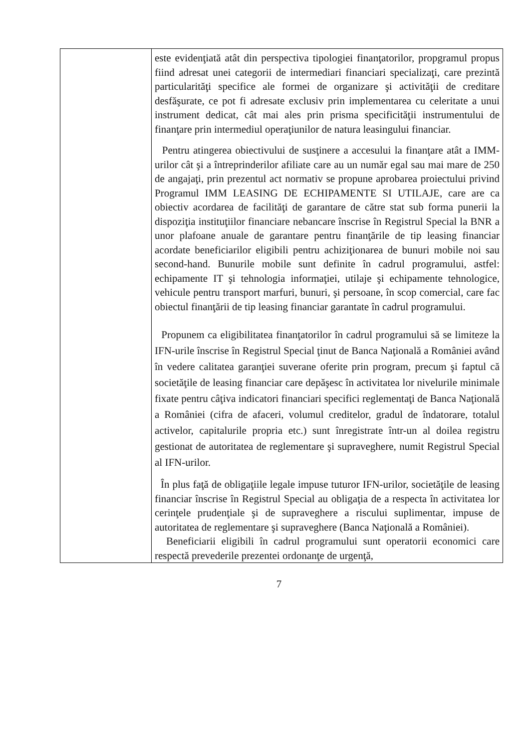| | este evidenţiată atât din perspectiva tipologiei finanţatorilor, propgramul propus fiind adresat unei categorii de intermediari financiari specializaţi, care prezintă particularităţi specifice ale formei de organizare şi activităţii de creditare desfăşurate, ce pot fi adresate exclusiv prin implementarea cu celeritate a unui instrument dedicat, cât mai ales prin prisma specificităţii instrumentului de finanţare prin intermediul operaţiunilor de natura leasingului financiar. Pentru atingerea obiectivului de susţinere a accesului la finanţare atât a IMM-urilor cât şi a întreprinderilor afiliate care au un număr egal sau mai mare de 250 de angajaţi, prin prezentul act normativ se propune aprobarea proiectului privind Programul IMM LEASING DE ECHIPAMENTE SI UTILAJE, care are ca obiectiv acordarea de facilităţi de garantare de către stat sub forma punerii la dispoziţia instituţiilor financiare nebancare înscrise în Registrul Special la BNR a unor plafoane anuale de garantare pentru finanţările de tip leasing financiar acordate beneficiarilor eligibili pentru achiziţionarea de bunuri mobile noi sau second-hand. Bunurile mobile sunt definite în cadrul programului, astfel: echipamente IT şi tehnologia informaţiei, utilaje şi echipamente tehnologice, vehicule pentru transport marfuri, bunuri, şi persoane, în scop comercial, care fac obiectul finanţării de tip leasing financiar garantate în cadrul programului. Propunem ca eligibilitatea finanţatorilor în cadrul programului să se limiteze la IFN-urile înscrise în Registrul Special ţinut de Banca Naţională a României având în vedere calitatea garanţiei suverane oferite prin program, precum şi faptul că societăţile de leasing financiar care depăşesc în activitatea lor nivelurile minimale fixate pentru câţiva indicatori financiari specifici reglementaţi de Banca Naţională a României (cifra de afaceri, volumul creditelor, gradul de îndatorare, totalul activelor, capitalurile propria etc.) sunt înregistrate într-un al doilea registru gestionat de autoritatea de reglementare şi supraveghere, numit Registrul Special al IFN-urilor. În plus faţă de obligaţiile legale impuse tuturor IFN-urilor, societăţile de leasing financiar înscrise în Registrul Special au obligaţia de a respecta în activitatea lor cerinţele prudenţiale şi de supraveghere a riscului suplimentar, impuse de autoritatea de reglementare şi supraveghere (Banca Naţională a României). Beneficiarii eligibili în cadrul programului sunt operatorii economici care respectă prevederile prezentei ordonanţe de urgenţă, |
7